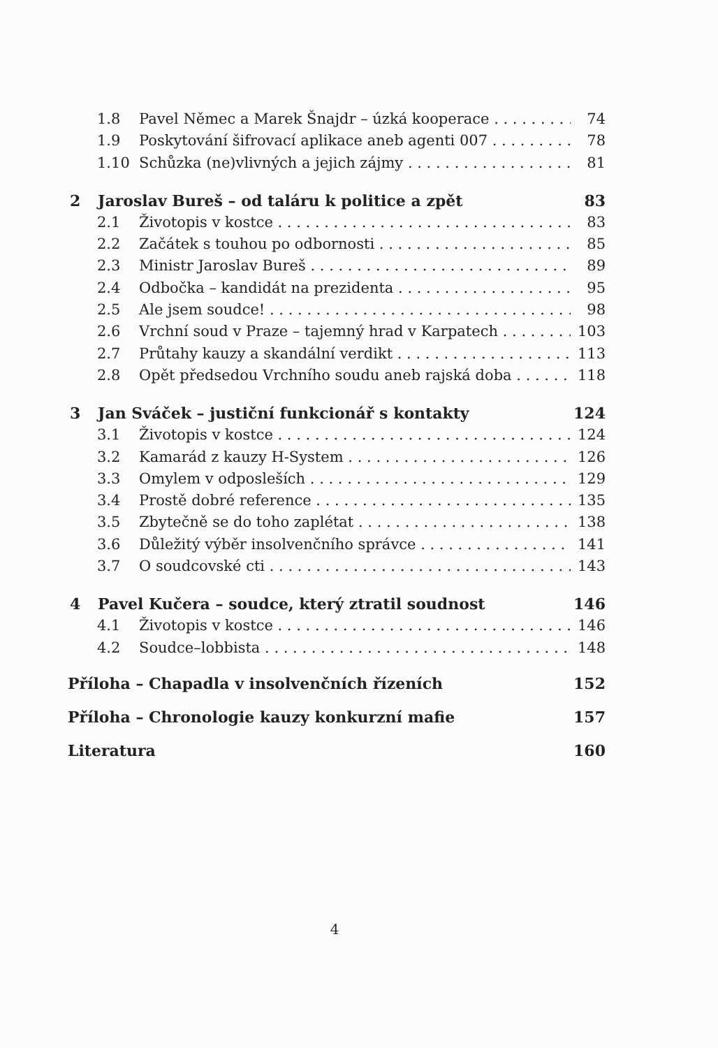1.8 Pavel Němec a Marek Šnajdr – úzká kooperace 74
1.9 Poskytování šifrovací aplikace aneb agenti 007 78
1.10 Schůzka (ne)vlivných a jejich zájmy 81
2 Jaroslav Bureš – od taláru k politice a zpět 83
2.1 Životopis v kostce 83
2.2 Začátek s touhou po odbornosti 85
2.3 Ministr Jaroslav Bureš 89
2.4 Odbočka – kandidát na prezidenta 95
2.5 Ale jsem soudce! 98
2.6 Vrchní soud v Praze – tajemný hrad v Karpatech 103
2.7 Průtahy kauzy a skandální verdikt 113
2.8 Opět předsedou Vrchního soudu aneb rajská doba 118
3 Jan Sváček – justiční funkcionář s kontakty 124
3.1 Životopis v kostce 124
3.2 Kamarád z kauzy H-System 126
3.3 Omylem v odposleších 129
3.4 Prostě dobré reference 135
3.5 Zbytečně se do toho zaplétat 138
3.6 Důležitý výběr insolvenčního správce 141
3.7 O soudcovské cti 143
4 Pavel Kučera – soudce, který ztratil soudnost 146
4.1 Životopis v kostce 146
4.2 Soudce–lobbista 148
Příloha – Chapadla v insolvenčních řízeních 152
Příloha – Chronologie kauzy konkurzní mafie 157
Literatura 160
4